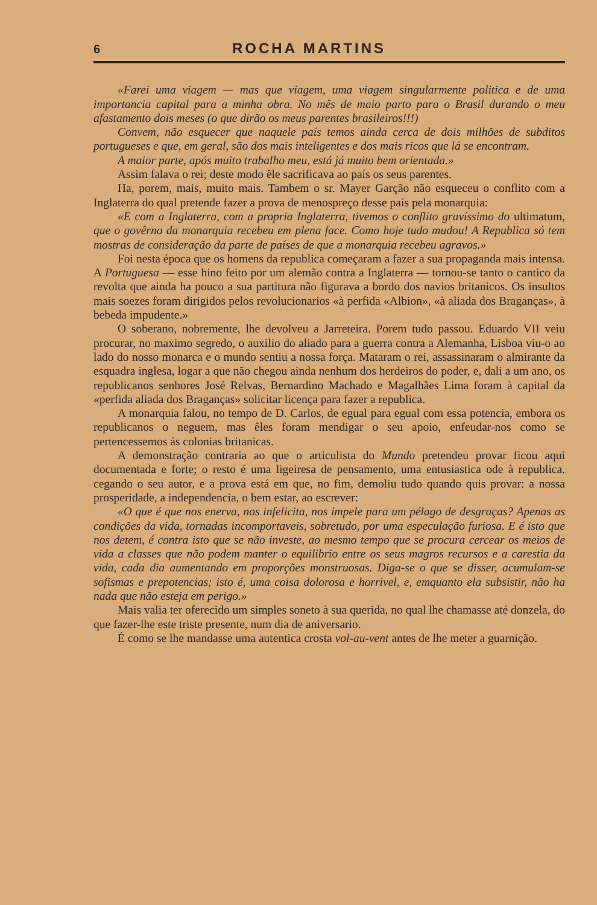6 ROCHA MARTINS
«Farei uma viagem — mas que viagem, uma viagem singularmente politica e de uma importancia capital para a minha obra. No mês de maio parto para o Brasil durando o meu afastamento dois meses (o que dirão os meus parentes brasileiros!!!)
Convem, não esquecer que naquele país temos ainda cerca de dois milhões de subditos portugueses e que, em geral, são dos mais inteligentes e dos mais ricos que lá se encontram.
A maior parte, após muito trabalho meu, está já muito bem orientada.»
Assim falava o rei; deste modo êle sacrificava ao país os seus parentes.
Ha, porem, mais, muito mais. Tambem o sr. Mayer Garção não esqueceu o conflito com a Inglaterra do qual pretende fazer a prova de menospreço desse país pela monarquia:
«E com a Inglaterra, com a propria Inglaterra, tivemos o conflito gravíssimo do ultimatum, que o govêrno da monarquia recebeu em plena face. Como hoje tudo mudou! A Republica só tem mostras de consideração da parte de países de que a monarquia recebeu agravos.»
Foi nesta época que os homens da republica começaram a fazer a sua propaganda mais intensa. A Portuguesa — esse hino feito por um alemão contra a Inglaterra — tornou-se tanto o cantico da revolta que ainda ha pouco a sua partitura não figurava a bordo dos navios britanicos. Os insultos mais soezes foram dirigidos pelos revolucionarios «à perfida «Albion», «à aliada dos Braganças», à bebeda impudente.»
O soberano, nobremente, lhe devolveu a Jarreteira. Porem tudo passou. Eduardo VII veiu procurar, no maximo segredo, o auxilio do aliado para a guerra contra a Alemanha, Lisboa viu-o ao lado do nosso monarca e o mundo sentiu a nossa força. Mataram o rei, assassinaram o almirante da esquadra inglesa, logar a que não chegou ainda nenhum dos herdeiros do poder, e, dali a um ano, os republicanos senhores José Relvas, Bernardino Machado e Magalhães Lima foram à capital da «perfida aliada dos Braganças» solicitar licença para fazer a republica.
A monarquia falou, no tempo de D. Carlos, de egual para egual com essa potencia, embora os republicanos o neguem, mas êles foram mendigar o seu apoio, enfeudar-nos como se pertencessemos ás colonias britanicas.
A demonstração contraria ao que o articulista do Mundo pretendeu provar ficou aqui documentada e forte; o resto é uma ligeiresa de pensamento, uma entusiastica ode à republica. cegando o seu autor, e a prova está em que, no fim, demoliu tudo quando quis provar: a nossa prosperidade, a independencia, o bem estar, ao escrever:
«O que é que nos enerva, nos infelicita, nos impele para um pélago de desgraças? Apenas as condições da vida, tornadas incomportaveis, sobretudo, por uma especulação furiosa. E é isto que nos detem, é contra isto que se não investe, ao mesmo tempo que se procura cercear os meios de vida a classes que não podem manter o equilibrio entre os seus magros recursos e a carestia da vida, cada dia aumentando em proporções monstruosas. Diga-se o que se disser, acumulam-se sofismas e prepotencias; isto é, uma coisa dolorosa e horrivel, e, emquanto ela subsistir, não ha nada que não esteja em perigo.»
Mais valia ter oferecido um simples soneto à sua querida, no qual lhe chamasse até donzela, do que fazer-lhe este triste presente, num dia de aniversario.
É como se lhe mandasse uma autentica crosta vol-au-vent antes de lhe meter a guarnição.